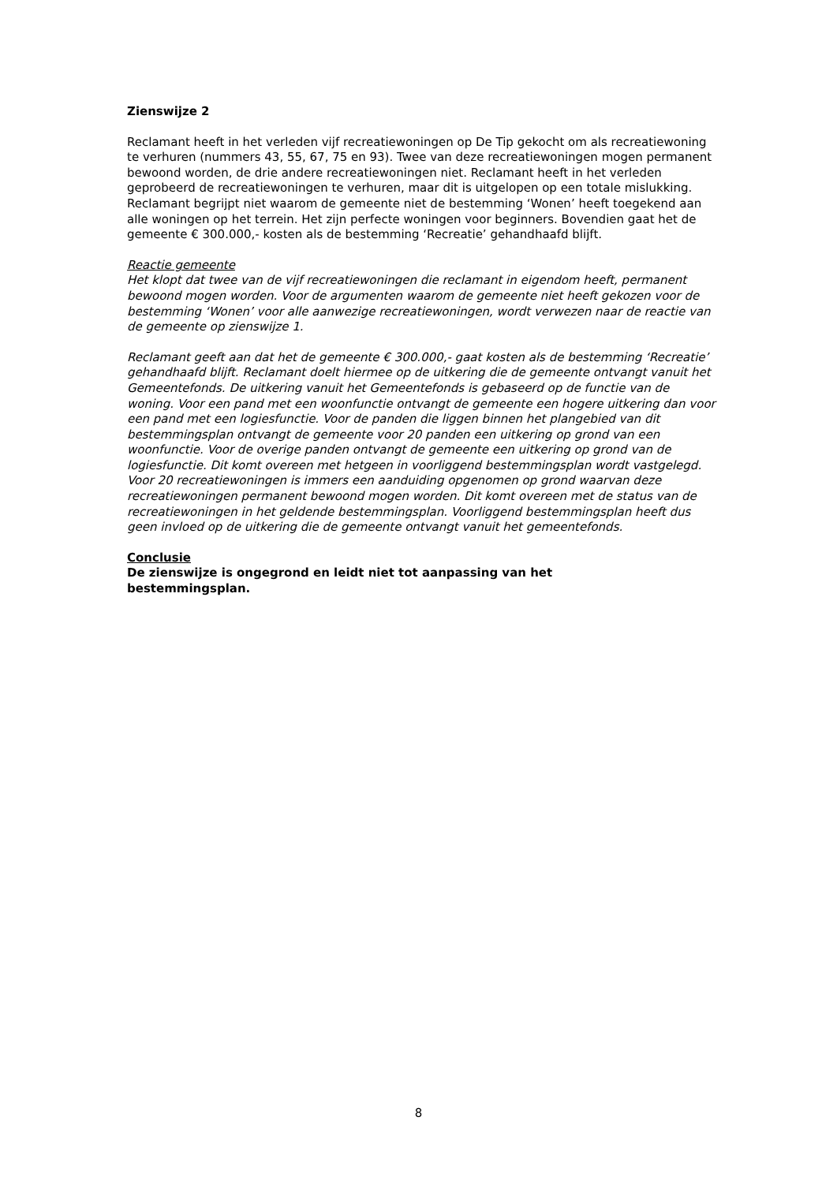Zienswijze 2
Reclamant heeft in het verleden vijf recreatiewoningen op De Tip gekocht om als recreatiewoning te verhuren (nummers 43, 55, 67, 75 en 93). Twee van deze recreatiewoningen mogen permanent bewoond worden, de drie andere recreatiewoningen niet. Reclamant heeft in het verleden geprobeerd de recreatiewoningen te verhuren, maar dit is uitgelopen op een totale mislukking. Reclamant begrijpt niet waarom de gemeente niet de bestemming ‘Wonen’ heeft toegekend aan alle woningen op het terrein. Het zijn perfecte woningen voor beginners. Bovendien gaat het de gemeente € 300.000,- kosten als de bestemming ‘Recreatie’ gehandhaafd blijft.
Reactie gemeente
Het klopt dat twee van de vijf recreatiewoningen die reclamant in eigendom heeft, permanent bewoond mogen worden. Voor de argumenten waarom de gemeente niet heeft gekozen voor de bestemming ‘Wonen’ voor alle aanwezige recreatiewoningen, wordt verwezen naar de reactie van de gemeente op zienswijze 1.
Reclamant geeft aan dat het de gemeente € 300.000,- gaat kosten als de bestemming ‘Recreatie’ gehandhaafd blijft. Reclamant doelt hiermee op de uitkering die de gemeente ontvangt vanuit het Gemeentefonds. De uitkering vanuit het Gemeentefonds is gebaseerd op de functie van de woning. Voor een pand met een woonfunctie ontvangt de gemeente een hogere uitkering dan voor een pand met een logiesfunctie. Voor de panden die liggen binnen het plangebied van dit bestemmingsplan ontvangt de gemeente voor 20 panden een uitkering op grond van een woonfunctie. Voor de overige panden ontvangt de gemeente een uitkering op grond van de logiesfunctie. Dit komt overeen met hetgeen in voorliggend bestemmingsplan wordt vastgelegd. Voor 20 recreatiewoningen is immers een aanduiding opgenomen op grond waarvan deze recreatiewoningen permanent bewoond mogen worden. Dit komt overeen met de status van de recreatiewoningen in het geldende bestemmingsplan. Voorliggend bestemmingsplan heeft dus geen invloed op de uitkering die de gemeente ontvangt vanuit het gemeentefonds.
Conclusie
De zienswijze is ongegrond en leidt niet tot aanpassing van het
bestemmingsplan.
8